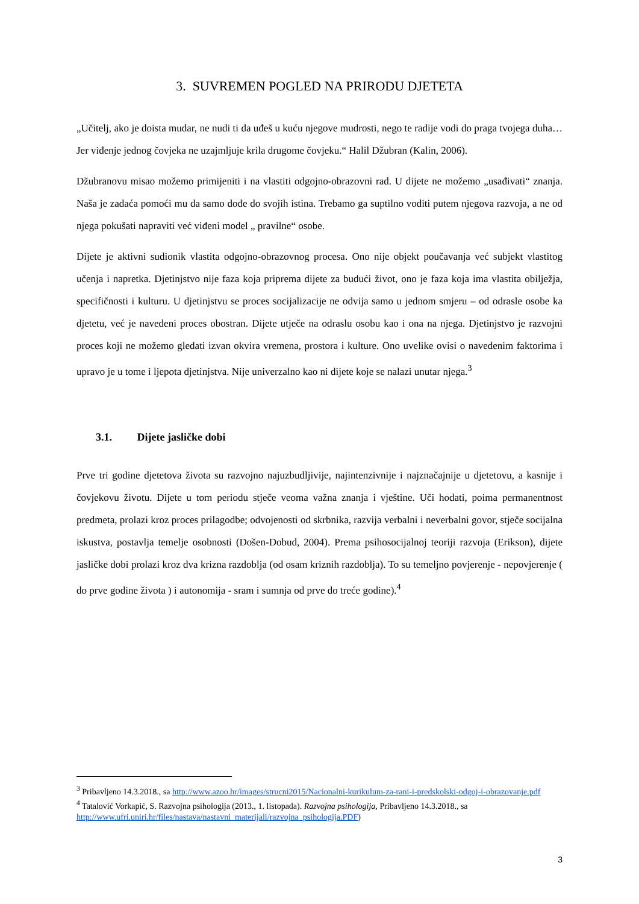3. SUVREMEN POGLED NA PRIRODU DJETETA
„Učitelj, ako je doista mudar, ne nudi ti da uđeš u kuću njegove mudrosti, nego te radije vodi do praga tvojega duha… Jer viđenje jednog čovjeka ne uzajmljuje krila drugome čovjeku.“ Halil Džubran (Kalin, 2006).
Džubranovu misao možemo primijeniti i na vlastiti odgojno-obrazovni rad. U dijete ne možemo „usađivati“ znanja. Naša je zadaća pomoći mu da samo dođe do svojih istina. Trebamo ga suptilno voditi putem njegova razvoja, a ne od njega pokušati napraviti već viđeni model „ pravilne“ osobe.
Dijete je aktivni sudionik vlastita odgojno-obrazovnog procesa. Ono nije objekt poučavanja već subjekt vlastitog učenja i napretka. Djetinjstvo nije faza koja priprema dijete za budući život, ono je faza koja ima vlastita obilježja, specifičnosti i kulturu. U djetinjstvu se proces socijalizacije ne odvija samo u jednom smjeru – od odrasle osobe ka djetetu, već je navedeni proces obostran. Dijete utječe na odraslu osobu kao i ona na njega. Djetinjstvo je razvojni proces koji ne možemo gledati izvan okvira vremena, prostora i kulture. Ono uvelike ovisi o navedenim faktorima i upravo je u tome i ljepota djetinjstva. Nije univerzalno kao ni dijete koje se nalazi unutar njega.<sup>3</sup>
3.1. Dijete jasličke dobi
Prve tri godine djetetova života su razvojno najuzbudljivije, najintenzivnije i najznačajnije u djetetovu, a kasnije i čovjekovu životu. Dijete u tom periodu stječe veoma važna znanja i vještine. Uči hodati, poima permanentnost predmeta, prolazi kroz proces prilagodbe; odvojenosti od skrbnika, razvija verbalni i neverbalni govor, stječe socijalna iskustva, postavlja temelje osobnosti (Došen-Dobud, 2004). Prema psihosocijalnoj teoriji razvoja (Erikson), dijete jasličke dobi prolazi kroz dva krizna razdoblja (od osam kriznih razdoblja). To su temeljno povjerenje - nepovjerenje ( do prve godine života ) i autonomija - sram i sumnja od prve do treće godine).<sup>4</sup>
<sup>3</sup> Pribavljeno 14.3.2018., sa http://www.azoo.hr/images/strucni2015/Nacionalni-kurikulum-za-rani-i-predskolski-odgoj-i-obrazovanje.pdf
<sup>4</sup> Tatalović Vorkapić, S. Razvojna psihologija (2013., 1. listopada). Razvojna psihologija, Pribavljeno 14.3.2018., sa http://www.ufri.uniri.hr/files/nastava/nastavni_materijali/razvojna_psihologija.PDF)
3